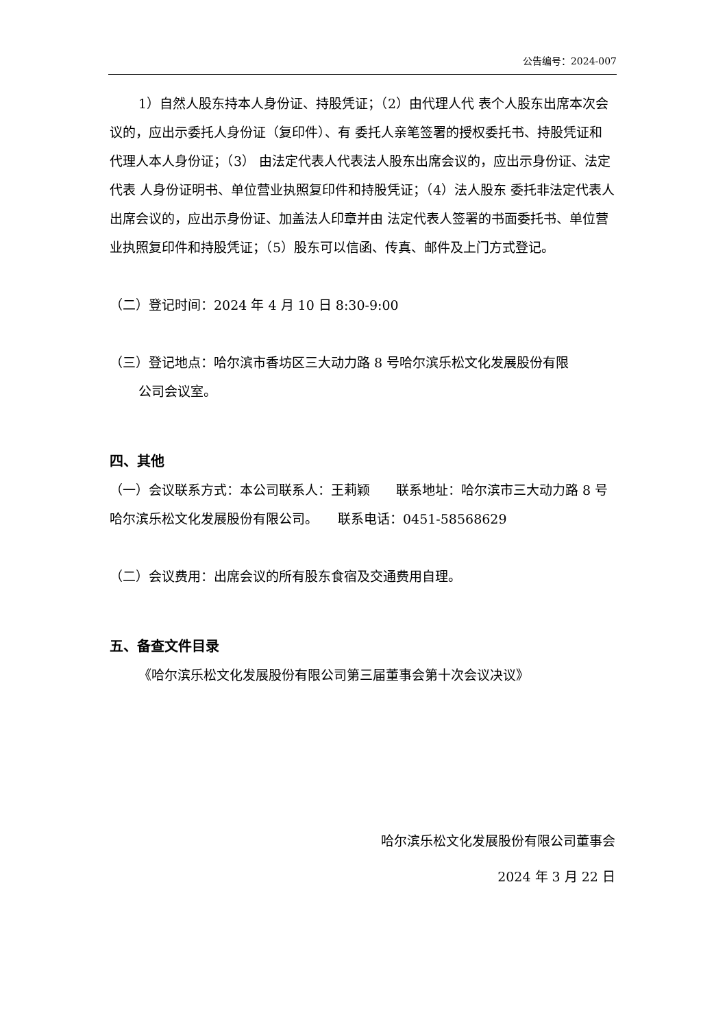公告编号：2024-007
1）自然人股东持本人身份证、持股凭证；（2）由代理人代 表个人股东出席本次会议的，应出示委托人身份证（复印件）、有 委托人亲笔签署的授权委托书、持股凭证和代理人本人身份证；（3） 由法定代表人代表法人股东出席会议的，应出示身份证、法定代表 人身份证明书、单位营业执照复印件和持股凭证；（4）法人股东 委托非法定代表人出席会议的，应出示身份证、加盖法人印章并由 法定代表人签署的书面委托书、单位营业执照复印件和持股凭证；（5）股东可以信函、传真、邮件及上门方式登记。
（二）登记时间：2024 年 4 月 10 日 8:30-9:00
（三）登记地点：哈尔滨市香坊区三大动力路 8 号哈尔滨乐松文化发展股份有限
公司会议室。
四、其他
（一）会议联系方式：本公司联系人：王莉颖　　联系地址：哈尔滨市三大动力路 8 号哈尔滨乐松文化发展股份有限公司。　　联系电话：0451-58568629
（二）会议费用：出席会议的所有股东食宿及交通费用自理。
五、备查文件目录
《哈尔滨乐松文化发展股份有限公司第三届董事会第十次会议决议》
哈尔滨乐松文化发展股份有限公司董事会
2024 年 3 月 22 日